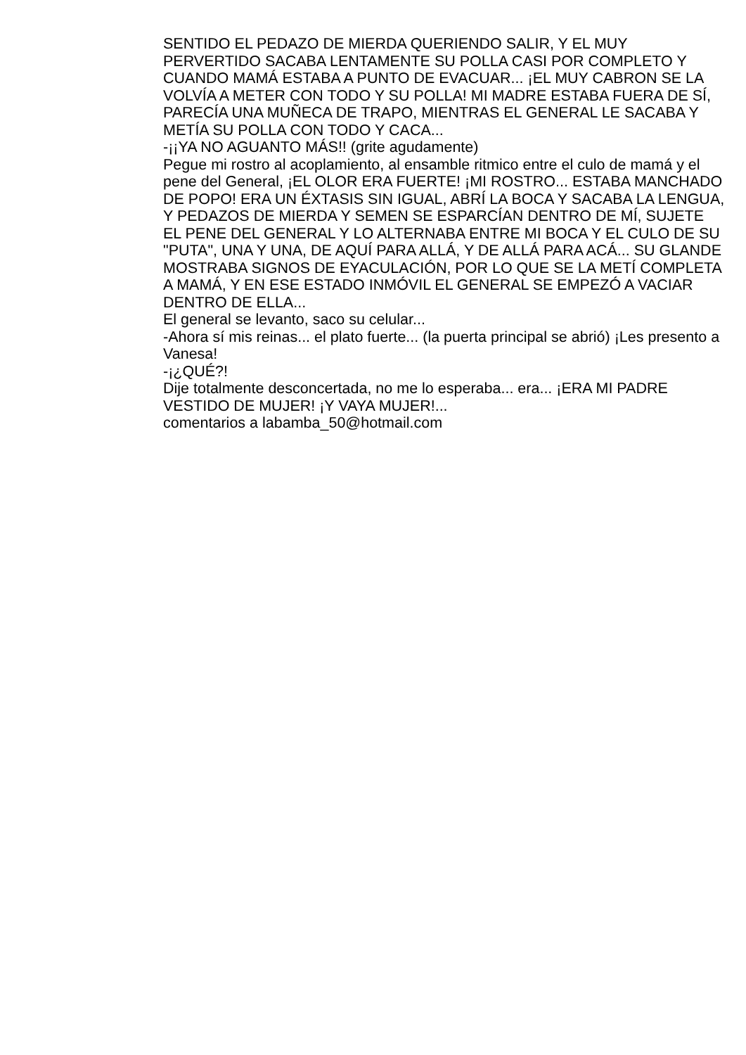SENTIDO EL PEDAZO DE MIERDA QUERIENDO SALIR, Y EL MUY PERVERTIDO SACABA LENTAMENTE SU POLLA CASI POR COMPLETO Y CUANDO MAMÁ ESTABA A PUNTO DE EVACUAR... ¡EL MUY CABRON SE LA VOLVÍA A METER CON TODO Y SU POLLA! MI MADRE ESTABA FUERA DE SÍ, PARECÍA UNA MUÑECA DE TRAPO, MIENTRAS EL GENERAL LE SACABA Y METÍA SU POLLA CON TODO Y CACA...
-¡¡YA NO AGUANTO MÁS!! (grite agudamente)
Pegue mi rostro al acoplamiento, al ensamble ritmico entre el culo de mamá y el pene del General, ¡EL OLOR ERA FUERTE! ¡MI ROSTRO... ESTABA MANCHADO DE POPO! ERA UN ÉXTASIS SIN IGUAL, ABRÍ LA BOCA Y SACABA LA LENGUA, Y PEDAZOS DE MIERDA Y SEMEN SE ESPARCÍAN DENTRO DE MÍ, SUJETE EL PENE DEL GENERAL Y LO ALTERNABA ENTRE MI BOCA Y EL CULO DE SU "PUTA", UNA Y UNA, DE AQUÍ PARA ALLÁ, Y DE ALLÁ PARA ACÁ... SU GLANDE MOSTRABA SIGNOS DE EYACULACIÓN, POR LO QUE SE LA METÍ COMPLETA A MAMÁ, Y EN ESE ESTADO INMÓVIL EL GENERAL SE EMPEZÓ A VACIAR DENTRO DE ELLA...
El general se levanto, saco su celular...
-Ahora sí mis reinas... el plato fuerte... (la puerta principal se abrió) ¡Les presento a Vanesa!
-¡¿QUÉ?!
Dije totalmente desconcertada, no me lo esperaba... era... ¡ERA MI PADRE VESTIDO DE MUJER! ¡Y VAYA MUJER!...
comentarios a labamba_50@hotmail.com